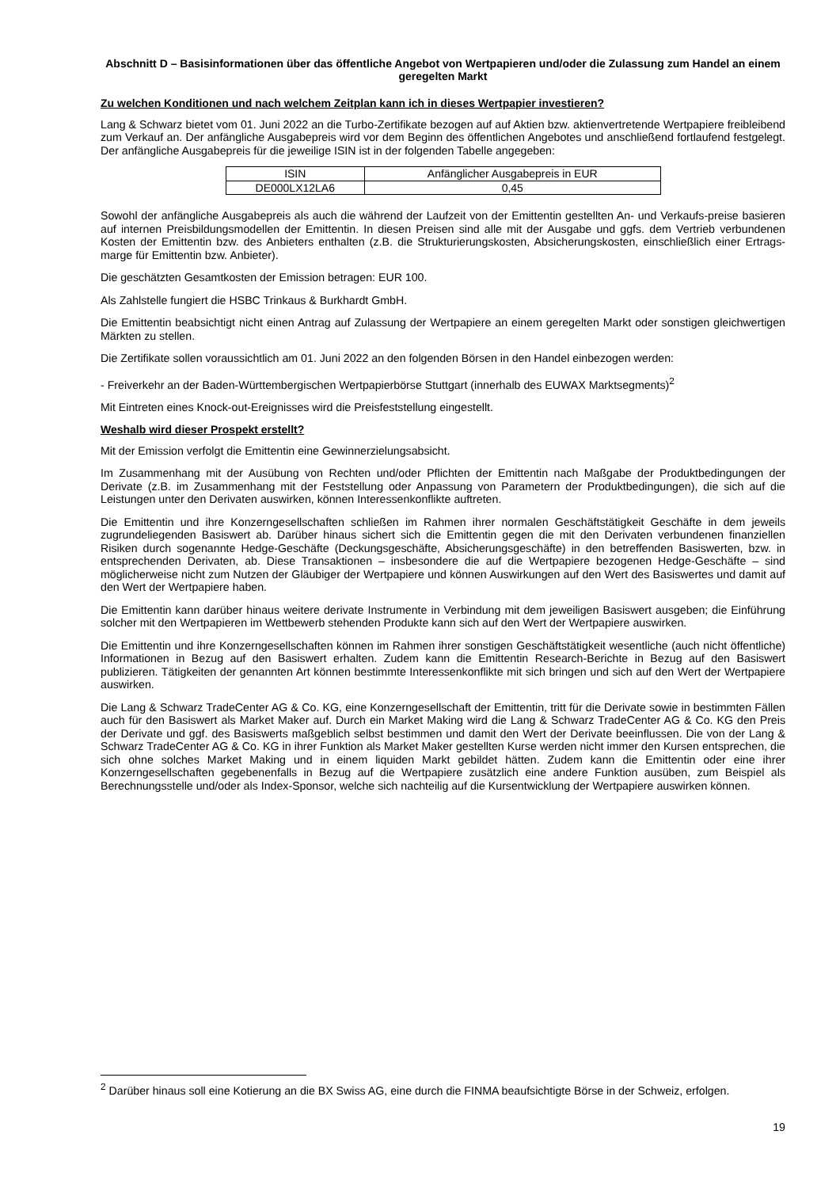Abschnitt D – Basisinformationen über das öffentliche Angebot von Wertpapieren und/oder die Zulassung zum Handel an einem geregelten Markt
Zu welchen Konditionen und nach welchem Zeitplan kann ich in dieses Wertpapier investieren?
Lang & Schwarz bietet vom 01. Juni 2022 an die Turbo-Zertifikate bezogen auf auf Aktien bzw. aktienvertretende Wertpapiere freibleibend zum Verkauf an. Der anfängliche Ausgabepreis wird vor dem Beginn des öffentlichen Angebotes und anschließend fortlaufend festgelegt. Der anfängliche Ausgabepreis für die jeweilige ISIN ist in der folgenden Tabelle angegeben:
| ISIN | Anfänglicher Ausgabepreis in EUR |
| --- | --- |
| DE000LX12LA6 | 0,45 |
Sowohl der anfängliche Ausgabepreis als auch die während der Laufzeit von der Emittentin gestellten An- und Verkaufs-preise basieren auf internen Preisbildungsmodellen der Emittentin. In diesen Preisen sind alle mit der Ausgabe und ggfs. dem Vertrieb verbundenen Kosten der Emittentin bzw. des Anbieters enthalten (z.B. die Strukturierungskosten, Absicherungskosten, einschließlich einer Ertrags-marge für Emittentin bzw. Anbieter).
Die geschätzten Gesamtkosten der Emission betragen: EUR 100.
Als Zahlstelle fungiert die HSBC Trinkaus & Burkhardt GmbH.
Die Emittentin beabsichtigt nicht einen Antrag auf Zulassung der Wertpapiere an einem geregelten Markt oder sonstigen gleichwertigen Märkten zu stellen.
Die Zertifikate sollen voraussichtlich am 01. Juni 2022 an den folgenden Börsen in den Handel einbezogen werden:
- Freiverkehr an der Baden-Württembergischen Wertpapierbörse Stuttgart (innerhalb des EUWAX Marktsegments)<sup>2</sup>
Mit Eintreten eines Knock-out-Ereignisses wird die Preisfeststellung eingestellt.
Weshalb wird dieser Prospekt erstellt?
Mit der Emission verfolgt die Emittentin eine Gewinnerzielungsabsicht.
Im Zusammenhang mit der Ausübung von Rechten und/oder Pflichten der Emittentin nach Maßgabe der Produktbedingungen der Derivate (z.B. im Zusammenhang mit der Feststellung oder Anpassung von Parametern der Produktbedingungen), die sich auf die Leistungen unter den Derivaten auswirken, können Interessenkonflikte auftreten.
Die Emittentin und ihre Konzerngesellschaften schließen im Rahmen ihrer normalen Geschäftstätigkeit Geschäfte in dem jeweils zugrundeliegenden Basiswert ab. Darüber hinaus sichert sich die Emittentin gegen die mit den Derivaten verbundenen finanziellen Risiken durch sogenannte Hedge-Geschäfte (Deckungsgeschäfte, Absicherungsgeschäfte) in den betreffenden Basiswerten, bzw. in entsprechenden Derivaten, ab. Diese Transaktionen – insbesondere die auf die Wertpapiere bezogenen Hedge-Geschäfte – sind möglicherweise nicht zum Nutzen der Gläubiger der Wertpapiere und können Auswirkungen auf den Wert des Basiswertes und damit auf den Wert der Wertpapiere haben.
Die Emittentin kann darüber hinaus weitere derivate Instrumente in Verbindung mit dem jeweiligen Basiswert ausgeben; die Einführung solcher mit den Wertpapieren im Wettbewerb stehenden Produkte kann sich auf den Wert der Wertpapiere auswirken.
Die Emittentin und ihre Konzerngesellschaften können im Rahmen ihrer sonstigen Geschäftstätigkeit wesentliche (auch nicht öffentliche) Informationen in Bezug auf den Basiswert erhalten. Zudem kann die Emittentin Research-Berichte in Bezug auf den Basiswert publizieren. Tätigkeiten der genannten Art können bestimmte Interessenkonflikte mit sich bringen und sich auf den Wert der Wertpapiere auswirken.
Die Lang & Schwarz TradeCenter AG & Co. KG, eine Konzerngesellschaft der Emittentin, tritt für die Derivate sowie in bestimmten Fällen auch für den Basiswert als Market Maker auf. Durch ein Market Making wird die Lang & Schwarz TradeCenter AG & Co. KG den Preis der Derivate und ggf. des Basiswerts maßgeblich selbst bestimmen und damit den Wert der Derivate beeinflussen. Die von der Lang & Schwarz TradeCenter AG & Co. KG in ihrer Funktion als Market Maker gestellten Kurse werden nicht immer den Kursen entsprechen, die sich ohne solches Market Making und in einem liquiden Markt gebildet hätten. Zudem kann die Emittentin oder eine ihrer Konzerngesellschaften gegebenenfalls in Bezug auf die Wertpapiere zusätzlich eine andere Funktion ausüben, zum Beispiel als Berechnungsstelle und/oder als Index-Sponsor, welche sich nachteilig auf die Kursentwicklung der Wertpapiere auswirken können.
<sup>2</sup> Darüber hinaus soll eine Kotierung an die BX Swiss AG, eine durch die FINMA beaufsichtigte Börse in der Schweiz, erfolgen.
19